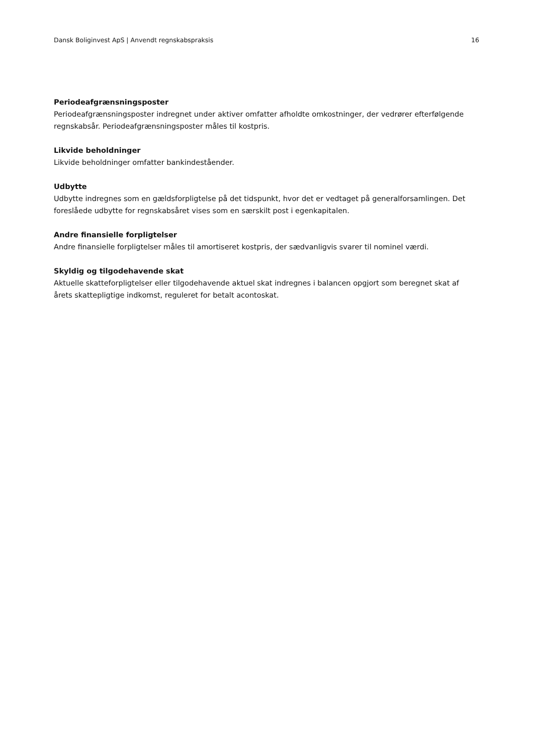Dansk Boliginvest ApS | Anvendt regnskabspraksis 16
Periodeafgrænsningsposter
Periodeafgrænsningsposter indregnet under aktiver omfatter afholdte omkostninger, der vedrører efterfølgende regnskabsår. Periodeafgrænsningsposter måles til kostpris.
Likvide beholdninger
Likvide beholdninger omfatter bankindeståender.
Udbytte
Udbytte indregnes som en gældsforpligtelse på det tidspunkt, hvor det er vedtaget på generalforsamlingen. Det foreslåede udbytte for regnskabsåret vises som en særskilt post i egenkapitalen.
Andre finansielle forpligtelser
Andre finansielle forpligtelser måles til amortiseret kostpris, der sædvanligvis svarer til nominel værdi.
Skyldig og tilgodehavende skat
Aktuelle skatteforpligtelser eller tilgodehavende aktuel skat indregnes i balancen opgjort som beregnet skat af årets skattepligtige indkomst, reguleret for betalt acontoskat.